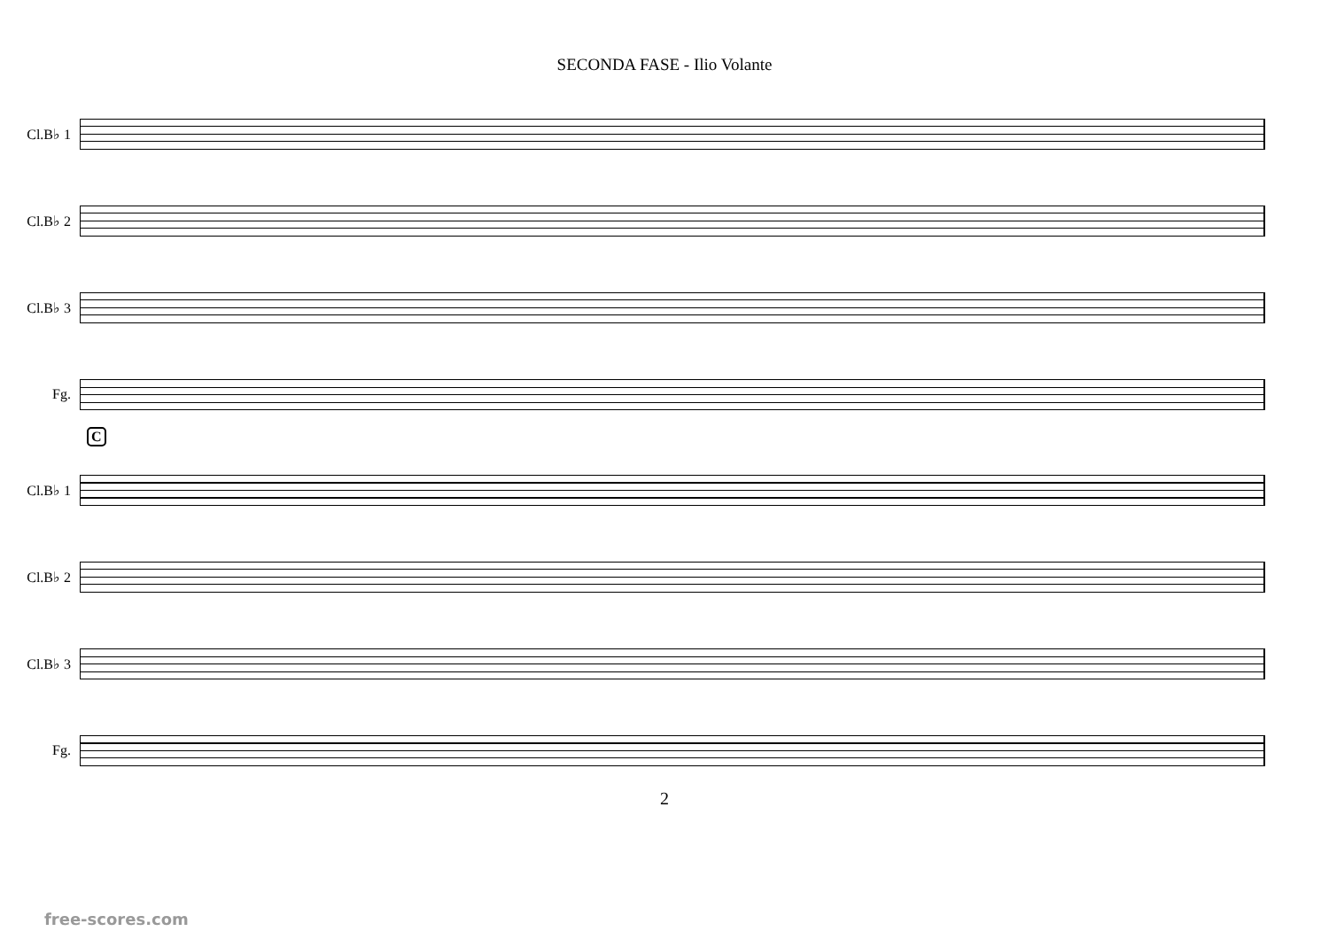SECONDA FASE - Ilio Volante
Cl.B♭ 1
Cl.B♭ 2
Cl.B♭ 3
Fg.
C
Cl.B♭ 1
Cl.B♭ 2
Cl.B♭ 3
Fg.
2
free-scores.com